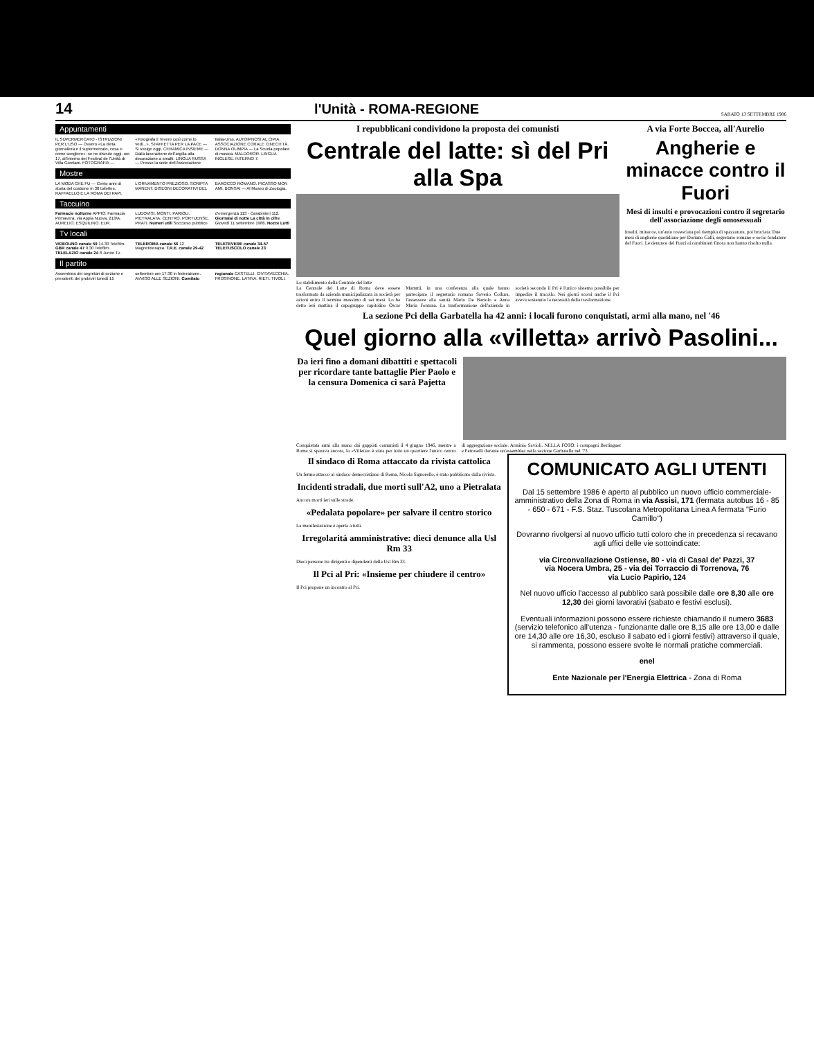14 l'Unità - ROMA-REGIONE SABATO 13 SETTEMBRE 1986
Appuntamenti
IL SUPERMERCATO - ISTRUZIONI PER L'USO — Ovvero «La dieta giornaliera e il supermercato, cosa e come scegliere»: se ne discute oggi, ore 17, all'interno del Festival de l'Unità di Villa Gordiani. FOTOGRAFIA — «Fotografa il Tevere così come lo vedi...». STAFFETTA PER LA PACE — Si svolge oggi. CERAMICA INSIEME — Dalla lavorazione dell'argilla alla decorazione a smalti. LINGUA RUSSA — Presso la sede dell'Associazione Italia-Urss. AUTOIPNOSI AL CIPIA. ASSOCIAZIONE CORALE CINECITTÀ. DONNA OLIMPIA — La Scuola popolare di musica. MALDOROR. LINGUA INGLESE. INTERNO 7.
Mostre
LA MODA CHE FU — Cento anni di storia del costume in 30 toilettes. RAFFAELLO E LA ROMA DEI PAPI. L'ORNAMENTO PREZIOSO. SCRIPTA MANENT. DISEGNI DECORATIVI DEL BAROCCO ROMANO. PICASSO MON AMI. BONSAI — Al Museo di Zoologia.
Taccuino
Farmacie notturne APPIO: Farmacia Primavera, via Appia Nuova, 213/A. AURELIO. ESQUILINO. EUR. LUDOVISI. MONTI. PARIOLI. PIETRALATA. CENTRO. PORTUENSE. PRATI. Numeri utili Soccorso pubblico d'emergenza 113 - Carabinieri 112. Giornalai di notte La città in cifre Giovedì 11 settembre 1986. Nozze Lutti
Tv locali
VIDEOUNO canale 59 14.30 Telefilm. GBR canale 47 9.30 Telefilm. TELELAZIO canale 24 8 Junior Tv. TELEROMA canale 56 12 Magnetoterapia. T.R.E. canale 29-42 TELETEVERE canale 34-57 TELETUSCOLO canale 23
Il partito
Assemblea dei segretari di sezione e presidenti dei probiviri lunedì 15 settembre ore 17.30 in federazione. AVVISO ALLE SEZIONI. Comitato regionale CASTELLI. CIVITAVECCHIA. FROSINONE. LATINA. RIETI. TIVOLI.
I repubblicani condividono la proposta dei comunisti
Centrale del latte: sì del Pri alla Spa
Lo stabilimento della Centrale del latte
La Centrale del Latte di Roma deve essere trasformata da azienda municipalizzata in società per azioni entro il termine massimo di sei mesi. Lo ha detto ieri mattina il capogruppo capitolino Oscar Mammì, in una conferenza alla quale hanno partecipato il segretario romano Saverio Collura, l'assessore alla sanità Mario De Bartolo e Anna Maria Fontana. La trasformazione dell'azienda in società secondo il Pri è l'unico sistema possibile per impedire il tracollo. Nei giorni scorsi anche il Pci aveva sostenuto la necessità della trasformazione.
A via Forte Boccea, all'Aurelio
Angherie e minacce contro il Fuori
Mesi di insulti e provocazioni contro il segretario dell'associazione degli omosessuali
Insulti, minacce, un'auto rovesciata poi riempita di spazzatura, poi bruciata. Due mesi di angherie quotidiane per Doriano Galli, segretario romano e socio fondatore del Fuori. Le denunce del Fuori ai carabinieri finora non hanno risolto nulla.
La sezione Pci della Garbatella ha 42 anni: i locali furono conquistati, armi alla mano, nel '46
Quel giorno alla «villetta» arrivò Pasolini...
Da ieri fino a domani dibattiti e spettacoli per ricordare tante battaglie Pier Paolo e la censura Domenica ci sarà Pajetta
Conquistata armi alla mano dai gappisti comunisti il 4 giugno 1946, mentre a Roma si sparava ancora, la «Villetta» è stata per tutto un quartiere l'unico centro di aggregazione sociale. Arminio Savioli. NELLA FOTO: i compagni Berlinguer e Petroselli durante un'assemblea nella sezione Garbatella nel '73
Il sindaco di Roma attaccato da rivista cattolica
Un fermo attacco al sindaco democristiano di Roma, Nicola Signorello, è stato pubblicato dalla rivista.
Incidenti stradali, due morti sull'A2, uno a Pietralata
Ancora morti ieri sulle strade.
«Pedalata popolare» per salvare il centro storico
La manifestazione è aperta a tutti.
Irregolarità amministrative: dieci denunce alla Usl Rm 33
Dieci persone tra dirigenti e dipendenti della Usl Rm 33.
Il Pci al Pri: «Insieme per chiudere il centro»
Il Pci propone un incontro al Pri.
COMUNICATO AGLI UTENTI
Dal 15 settembre 1986 è aperto al pubblico un nuovo ufficio commerciale-amministrativo della Zona di Roma in via Assisi, 171 (fermata autobus 16 - 85 - 650 - 671 - F.S. Staz. Tuscolana Metropolitana Linea A fermata "Furio Camillo")
Dovranno rivolgersi al nuovo ufficio tutti coloro che in precedenza si recavano agli uffici delle vie sottoindicate:
via Circonvallazione Ostiense, 80 - via di Casal de' Pazzi, 37
via Nocera Umbra, 25 - via dei Torraccio di Torrenova, 76
via Lucio Papirio, 124
Nel nuovo ufficio l'accesso al pubblico sarà possibile dalle ore 8,30 alle ore 12,30 dei giorni lavorativi (sabato e festivi esclusi).
Eventuali informazioni possono essere richieste chiamando il numero 3683 (servizio telefonico all'utenza - funzionante dalle ore 8,15 alle ore 13,00 e dalle ore 14,30 alle ore 16,30, escluso il sabato ed i giorni festivi) attraverso il quale, si rammenta, possono essere svolte le normali pratiche commerciali.
enel
Ente Nazionale per l'Energia Elettrica - Zona di Roma